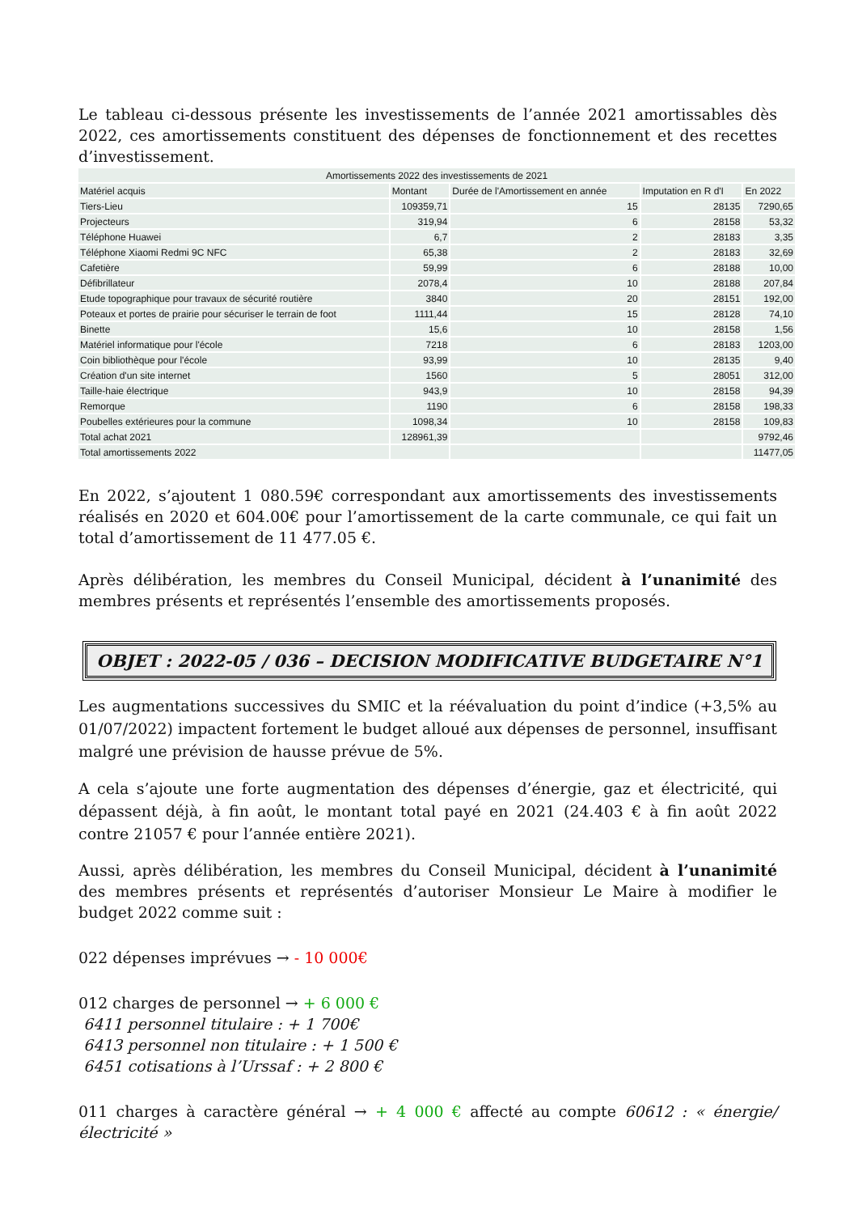Le tableau ci-dessous présente les investissements de l’année 2021 amortissables dès 2022, ces amortissements constituent des dépenses de fonctionnement et des recettes d’investissement.
| Amortissements 2022 des investissements de 2021 | | | | |
| Matériel acquis | Montant | Durée de l'Amortissement en année | Imputation en R d'I | En 2022 |
| Tiers-Lieu | 109359,71 | 15 | 28135 | 7290,65 |
| Projecteurs | 319,94 | 6 | 28158 | 53,32 |
| Téléphone Huawei | 6,7 | 2 | 28183 | 3,35 |
| Téléphone Xiaomi Redmi 9C NFC | 65,38 | 2 | 28183 | 32,69 |
| Cafetière | 59,99 | 6 | 28188 | 10,00 |
| Défibrillateur | 2078,4 | 10 | 28188 | 207,84 |
| Etude topographique pour travaux de sécurité routière | 3840 | 20 | 28151 | 192,00 |
| Poteaux et portes de prairie pour sécuriser le terrain de foot | 1111,44 | 15 | 28128 | 74,10 |
| Binette | 15,6 | 10 | 28158 | 1,56 |
| Matériel informatique pour l'école | 7218 | 6 | 28183 | 1203,00 |
| Coin bibliothèque pour l'école | 93,99 | 10 | 28135 | 9,40 |
| Création d'un site internet | 1560 | 5 | 28051 | 312,00 |
| Taille-haie électrique | 943,9 | 10 | 28158 | 94,39 |
| Remorque | 1190 | 6 | 28158 | 198,33 |
| Poubelles extérieures pour la commune | 1098,34 | 10 | 28158 | 109,83 |
| Total achat 2021 | 128961,39 | | | 9792,46 |
| Total amortissements 2022 | | | | 11477,05 |
En 2022, s’ajoutent 1 080.59€ correspondant aux amortissements des investissements réalisés en 2020 et 604.00€ pour l’amortissement de la carte communale, ce qui fait un total d’amortissement de 11 477.05 €.
Après délibération, les membres du Conseil Municipal, décident à l’unanimité des membres présents et représentés l’ensemble des amortissements proposés.
OBJET : 2022-05 / 036 – DECISION MODIFICATIVE BUDGETAIRE N°1
Les augmentations successives du SMIC et la réévaluation du point d’indice (+3,5% au 01/07/2022) impactent fortement le budget alloué aux dépenses de personnel, insuffisant malgré une prévision de hausse prévue de 5%.
A cela s’ajoute une forte augmentation des dépenses d’énergie, gaz et électricité, qui dépassent déjà, à fin août, le montant total payé en 2021 (24.403 € à fin août 2022 contre 21057 € pour l’année entière 2021).
Aussi, après délibération, les membres du Conseil Municipal, décident à l’unanimité des membres présents et représentés d’autoriser Monsieur Le Maire à modifier le budget 2022 comme suit :
022 dépenses imprévues → - 10 000€
012 charges de personnel → + 6 000 €
6411 personnel titulaire : + 1 700€
6413 personnel non titulaire : + 1 500 €
6451 cotisations à l’Urssaf : + 2 800 €
011 charges à caractère général → + 4 000 € affecté au compte 60612 : « énergie/électricité »